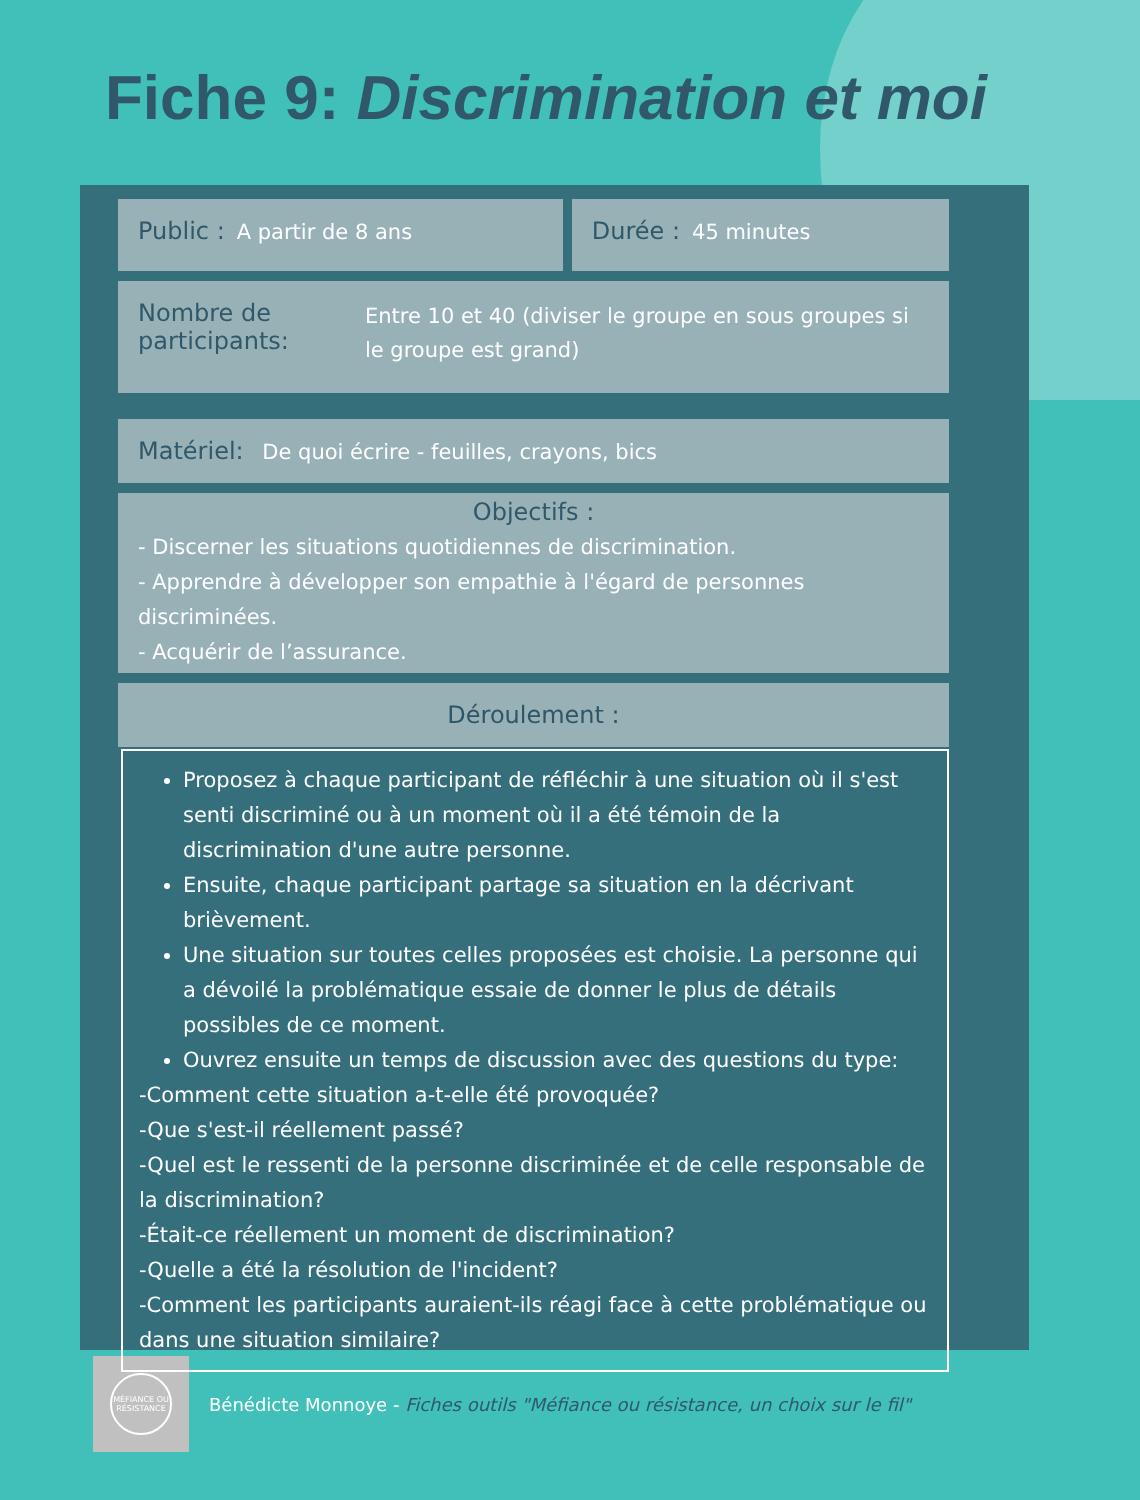Fiche 9: Discrimination et moi
Public : A partir de 8 ans Durée : 45 minutes
Nombre de participants: Entre 10 et 40 (diviser le groupe en sous groupes si le groupe est grand)
Matériel: De quoi écrire - feuilles, crayons, bics
Objectifs :
- Discerner les situations quotidiennes de discrimination.
- Apprendre à développer son empathie à l'égard de personnes discriminées.
- Acquérir de l’assurance.
Déroulement :
Proposez à chaque participant de réfléchir à une situation où il s'est senti discriminé ou à un moment où il a été témoin de la discrimination d'une autre personne.
Ensuite, chaque participant partage sa situation en la décrivant brièvement.
Une situation sur toutes celles proposées est choisie. La personne qui a dévoilé la problématique essaie de donner le plus de détails possibles de ce moment.
Ouvrez ensuite un temps de discussion avec des questions du type:
-Comment cette situation a-t-elle été provoquée?
-Que s'est-il réellement passé?
-Quel est le ressenti de la personne discriminée et de celle responsable de la discrimination?
-Était-ce réellement un moment de discrimination?
-Quelle a été la résolution de l'incident?
-Comment les participants auraient-ils réagi face à cette problématique ou dans une situation similaire?
MÉFIANCE OU RÉSISTANCE
Bénédicte Monnoye - Fiches outils "Méfiance ou résistance, un choix sur le fil"